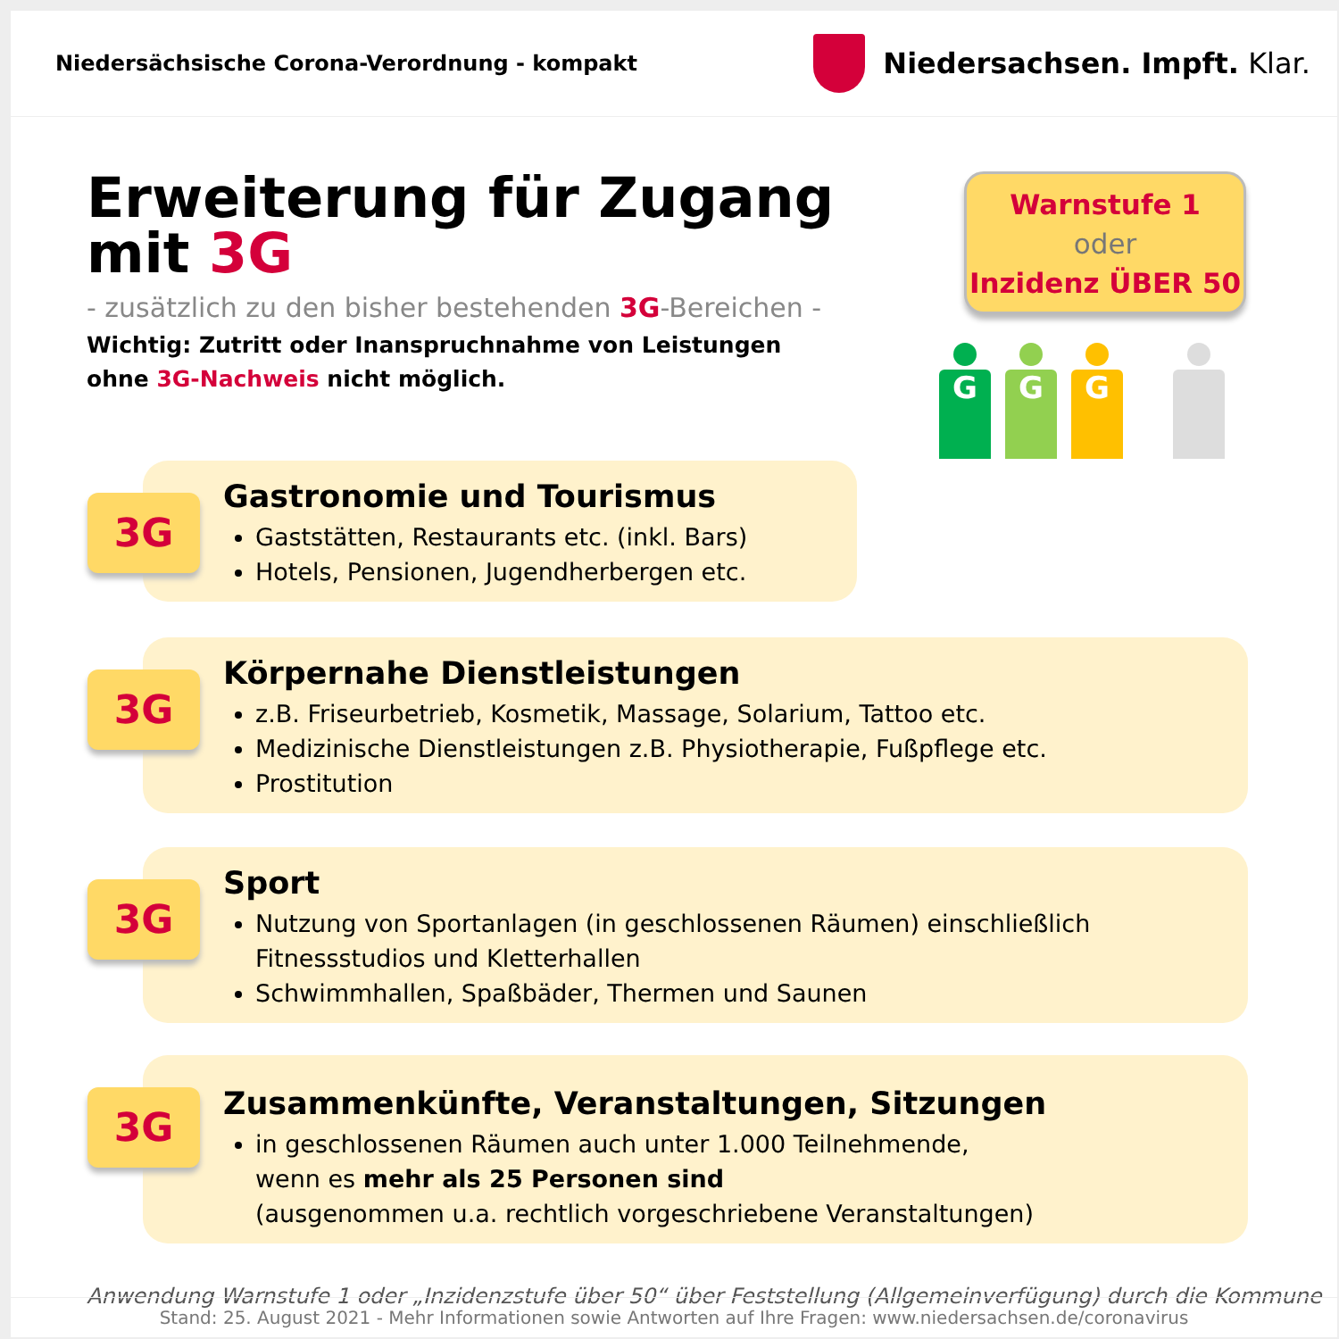Niedersächsische Corona-Verordnung - kompakt
Niedersachsen. Impft. Klar.
Erweiterung für Zugang mit 3G
- zusätzlich zu den bisher bestehenden 3G-Bereichen -
Wichtig: Zutritt oder Inanspruchnahme von Leistungen
ohne 3G-Nachweis nicht möglich.
Warnstufe 1
oder
Inzidenz ÜBER 50
G G G
3G
Gastronomie und Tourismus
Gaststätten, Restaurants etc. (inkl. Bars)
Hotels, Pensionen, Jugendherbergen etc.
3G
Körpernahe Dienstleistungen
z.B. Friseurbetrieb, Kosmetik, Massage, Solarium, Tattoo etc.
Medizinische Dienstleistungen z.B. Physiotherapie, Fußpflege etc.
Prostitution
3G
Sport
Nutzung von Sportanlagen (in geschlossenen Räumen) einschließlich Fitnessstudios und Kletterhallen
Schwimmhallen, Spaßbäder, Thermen und Saunen
3G
Zusammenkünfte, Veranstaltungen, Sitzungen
in geschlossenen Räumen auch unter 1.000 Teilnehmende,
wenn es mehr als 25 Personen sind
(ausgenommen u.a. rechtlich vorgeschriebene Veranstaltungen)
Anwendung Warnstufe 1 oder „Inzidenzstufe über 50“ über Feststellung (Allgemeinverfügung) durch die Kommune
Stand: 25. August 2021 - Mehr Informationen sowie Antworten auf Ihre Fragen: www.niedersachsen.de/coronavirus